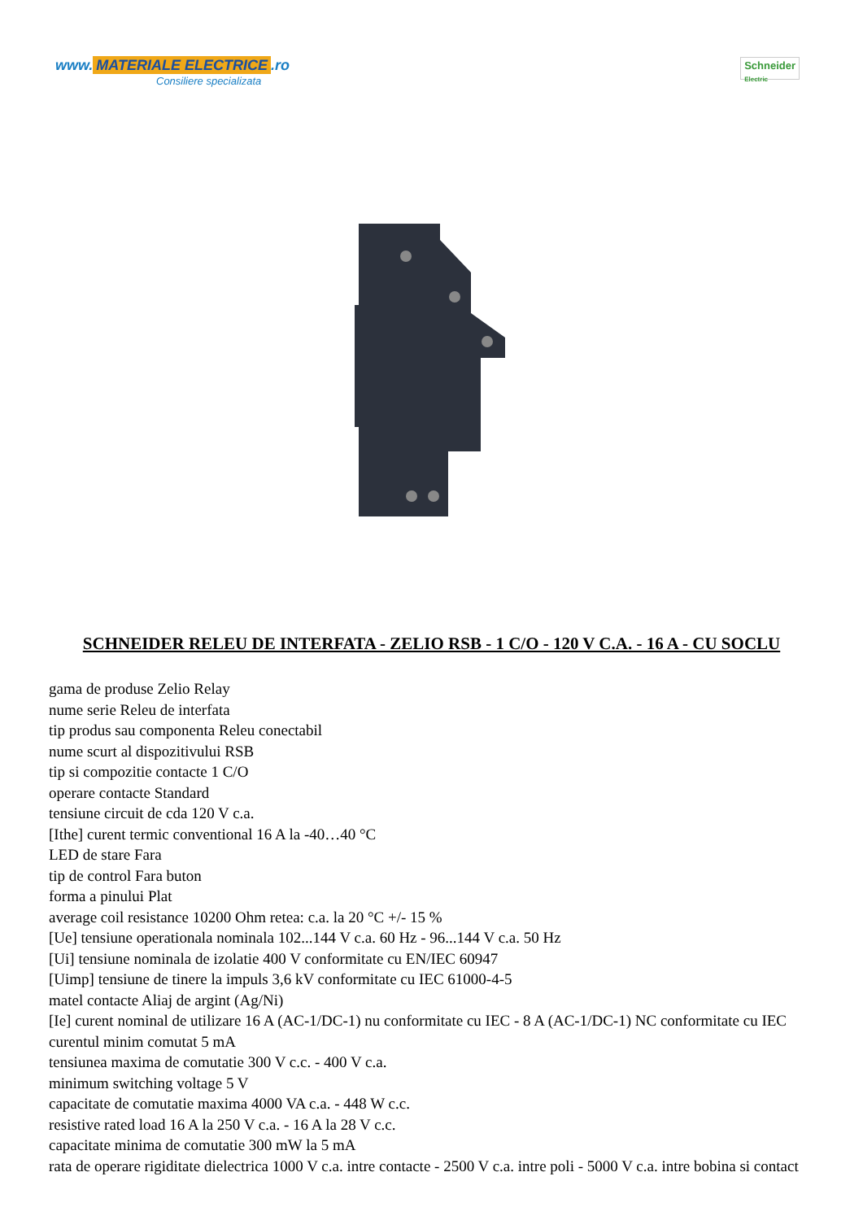www. MATERIALE ELECTRICE.ro
Consiliere specializata
Schneider
Electric
SCHNEIDER RELEU DE INTERFATA - ZELIO RSB - 1 C/O - 120 V C.A. - 16 A - CU SOCLU
gama de produse Zelio Relay
nume serie Releu de interfata
tip produs sau componenta Releu conectabil
nume scurt al dispozitivului RSB
tip si compozitie contacte 1 C/O
operare contacte Standard
tensiune circuit de cda 120 V c.a.
[Ithe] curent termic conventional 16 A la -40…40 °C
LED de stare Fara
tip de control Fara buton
forma a pinului Plat
average coil resistance 10200 Ohm retea: c.a. la 20 °C +/- 15 %
[Ue] tensiune operationala nominala 102...144 V c.a. 60 Hz - 96...144 V c.a. 50 Hz
[Ui] tensiune nominala de izolatie 400 V conformitate cu EN/IEC 60947
[Uimp] tensiune de tinere la impuls 3,6 kV conformitate cu IEC 61000-4-5
matel contacte Aliaj de argint (Ag/Ni)
[Ie] curent nominal de utilizare 16 A (AC-1/DC-1) nu conformitate cu IEC - 8 A (AC-1/DC-1) NC conformitate cu IEC
curentul minim comutat 5 mA
tensiunea maxima de comutatie 300 V c.c. - 400 V c.a.
minimum switching voltage 5 V
capacitate de comutatie maxima 4000 VA c.a. - 448 W c.c.
resistive rated load 16 A la 250 V c.a. - 16 A la 28 V c.c.
capacitate minima de comutatie 300 mW la 5 mA
rata de operare rigiditate dielectrica 1000 V c.a. intre contacte - 2500 V c.a. intre poli - 5000 V c.a. intre bobina si contact